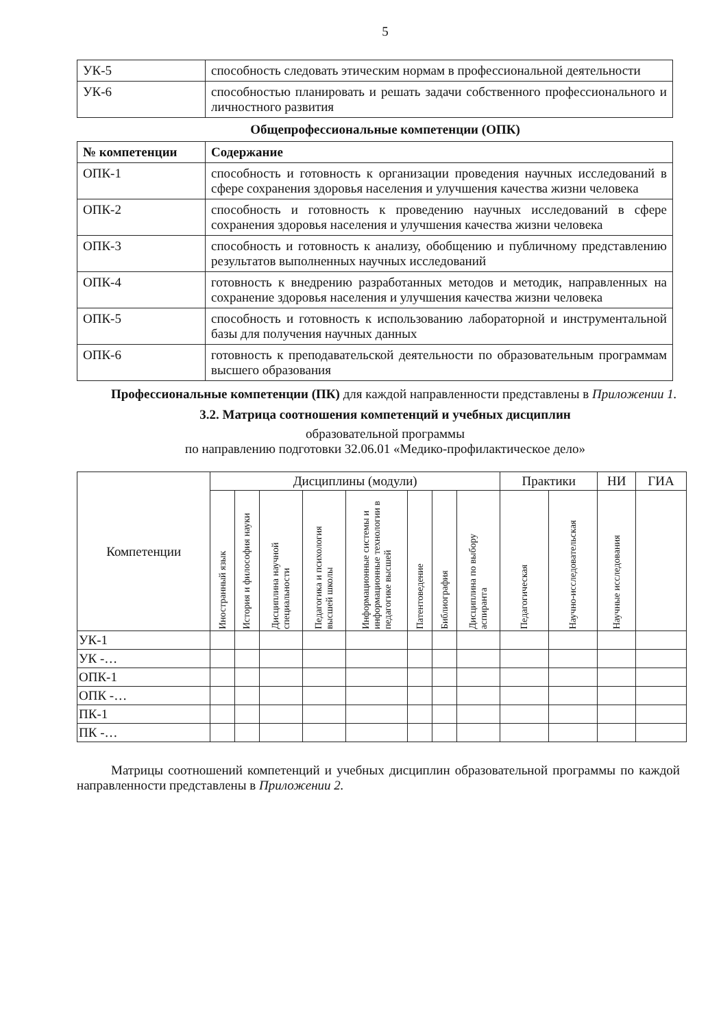5
| УК-5 | способность следовать этическим нормам в профессиональной деятельности |
| УК-6 | способностью планировать и решать задачи собственного профессионального и личностного развития |
Общепрофессиональные компетенции (ОПК)
| № компетенции | Содержание |
| --- | --- |
| ОПК-1 | способность и готовность к организации проведения научных исследований в сфере сохранения здоровья населения и улучшения качества жизни человека |
| ОПК-2 | способность и готовность к проведению научных исследований в сфере сохранения здоровья населения и улучшения качества жизни человека |
| ОПК-3 | способность и готовность к анализу, обобщению и публичному представлению результатов выполненных научных исследований |
| ОПК-4 | готовность к внедрению разработанных методов и методик, направленных на сохранение здоровья населения и улучшения качества жизни человека |
| ОПК-5 | способность и готовность к использованию лабораторной и инструментальной базы для получения научных данных |
| ОПК-6 | готовность к преподавательской деятельности по образовательным программам высшего образования |
Профессиональные компетенции (ПК) для каждой направленности представлены в Приложении 1.
3.2. Матрица соотношения компетенций и учебных дисциплин
образовательной программы
по направлению подготовки 32.06.01 «Медико-профилактическое дело»
| Компетенции | Дисциплины (модули) | | | | | | | | Практики | | НИ | ГИА |
| | Иностранный язык | История и философия науки | Дисциплина научной специальности | Педагогика и психология высшей школы | Информационные системы и информационные технологии в педагогике высшей | Патентоведение | Библиография | Дисциплина по выбору аспиранта | Педагогическая | Научно-исследовательская | Научные исследования | |
| УК-1 | | | | | | | | | | | | |
| УК -… | | | | | | | | | | | | |
| ОПК-1 | | | | | | | | | | | | |
| ОПК -… | | | | | | | | | | | | |
| ПК-1 | | | | | | | | | | | | |
| ПК -… | | | | | | | | | | | | |
Матрицы соотношений компетенций и учебных дисциплин образовательной программы по каждой направленности представлены в Приложении 2.